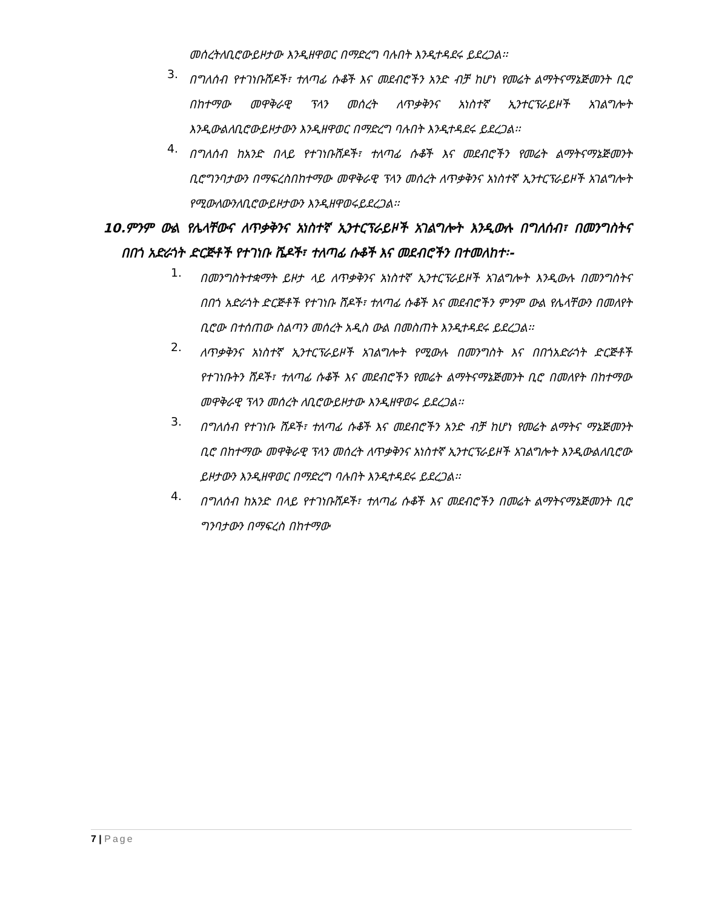መሰረትለቢሮውይዞታው እንዲዘዋወር በማድረግ ባሉበት እንዲተዳደሩ ይደረጋል፡፡
3.
በግለሰብ የተገነቡሸዶች፣ ተለጣፊ ሱቆች እና መደብሮችን አንድ ብቻ ከሆነ የመሬት ልማትናማኔጅመንት ቢሮ በከተማው መዋቅራዊ ፕላን መሰረት ለጥቃቅንና አነስተኛ ኢንተርፕራይዞች አገልግሎት እንዲውልለቢሮውይዞታውን እንዲዘዋወር በማድረግ ባሉበት እንዲተዳደሩ ይደረጋል፡፡
4.
በግለሰብ ከአንድ በላይ የተገነቡሸዶች፣ ተለጣፊ ሱቆች እና መደብሮችን የመሬት ልማትናማኔጅመንት ቢሮግንባታውን በማፍረስበከተማው መዋቅራዊ ፕላን መሰረት ለጥቃቅንና አነስተኛ ኢንተርፕራይዞች አገልግሎት የሚውለውንለቢሮውይዞታውን እንዲዘዋወሩይደረጋል፡፡
10.ምንም ውል የሌላቸውና ለጥቃቅንና አነስተኛ ኢንተርፕራይዞች አገልግሎት እንዲውሉ በግለሰብ፣ በመንግስትና በበጎ አድራጎት ድርጅቶች የተገነቡ ሼዶች፣ ተለጣፊ ሱቆች እና መደብሮችን በተመለከተ፡-
1.
በመንግስትተቋማት ይዞታ ላይ ለጥቃቅንና አነስተኛ ኢንተርፕራይዞች አገልግሎት እንዲውሉ በመንግስትና በበጎ አድራጎት ድርጅቶች የተገነቡ ሸዶች፣ ተለጣፊ ሱቆች እና መደብሮችን ምንም ውል የሌላቸውን በመለየት ቢሮው በተሰጠው ስልጣን መሰረት አዲስ ውል በመስጠት እንዲተዳደሩ ይደረጋል፡፡
2.
ለጥቃቅንና አነስተኛ ኢንተርፕራይዞች አገልግሎት የሚውሉ በመንግስት እና በበጎአድራጎት ድርጅቶች የተገነቡትን ሸዶች፣ ተለጣፊ ሱቆች እና መደብሮችን የመሬት ልማትናማኔጅመንት ቢሮ በመለየት በከተማው መዋቅራዊ ፕላን መሰረት ለቢሮውይዞታው እንዲዘዋወሩ ይደረጋል፡፡
3.
በግለሰብ የተገነቡ ሸዶች፣ ተለጣፊ ሱቆች እና መደብሮችን አንድ ብቻ ከሆነ የመሬት ልማትና ማኔጅመንት ቢሮ በከተማው መዋቅራዊ ፕላን መሰረት ለጥቃቅንና አነስተኛ ኢንተርፕራይዞች አገልግሎት እንዲውልለቢሮው ይዞታውን እንዲዘዋወር በማድረግ ባሉበት እንዲተዳደሩ ይደረጋል፡፡
4.
በግለሰብ ከአንድ በላይ የተገነቡሸዶች፣ ተለጣፊ ሱቆች እና መደብሮችን በመሬት ልማትናማኔጅመንት ቢሮ ግንባታውን በማፍረስ በከተማው
7 | Page